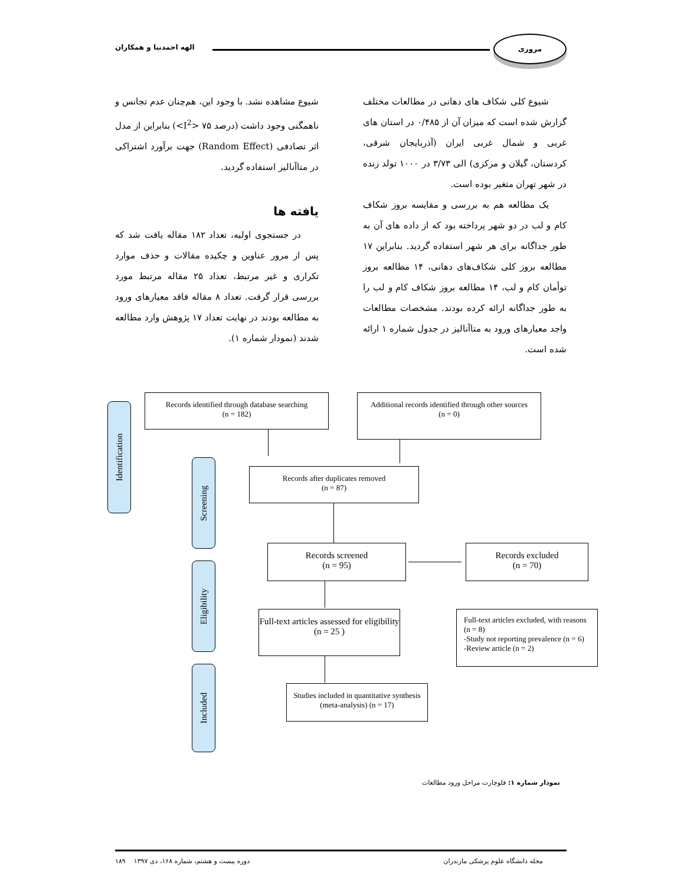مروری
الهه احمدنیا و همکاران
شیوع مشاهده نشد. با وجود این، هم‌چنان عدم تجانس و ناهمگنی وجود داشت (درصد ۷۵ <I<sup>2</sup>>) بنابراین از مدل اثر تصادفی (Random Effect) جهت برآورد اشتراکی در متاآنالیز استفاده گردید.
یافته ها
در جستجوی اولیه، تعداد ۱۸۲ مقاله یافت شد که پس از مرور عناوین و چکیده مقالات و حذف موارد تکراری و غیر مرتبط، تعداد ۲۵ مقاله مرتبط مورد بررسی قرار گرفت. تعداد ۸ مقاله فاقد معیارهای ورود به مطالعه بودند در نهایت تعداد ۱۷ پژوهش وارد مطالعه شدند (نمودار شماره ۱).
شیوع کلی شکاف های دهانی در مطالعات مختلف گزارش شده است که میزان آن از ۰/۴۸۵ در استان های غربی و شمال غربی ایران (آذربایجان شرقی، کردستان، گیلان و مرکزی) الی ۳/۷۳ در ۱۰۰۰ تولد زنده در شهر تهران متغیر بوده است.
یک مطالعه هم به بررسی و مقایسه بروز شکاف کام و لب در دو شهر پرداخته بود که از داده های آن به طور جداگانه برای هر شهر استفاده گردید. بنابراین ۱۷ مطالعه بروز کلی شکاف‌های دهانی، ۱۴ مطالعه بروز توأمان کام و لب، ۱۴ مطالعه بروز شکاف کام و لب را به طور جداگانه ارائه کرده بودند. مشخصات مطالعات واجد معیارهای ورود به متاآنالیز در جدول شماره ۱ ارائه شده است.
Identification
Screening
Eligibility
Included
Records identified through database searching
(n = 182)
Additional records identified through other sources
(n = 0)
Records after duplicates removed
(n = 87)
Records screened
(n = 95)
Records excluded
(n = 70)
Full-text articles assessed for eligibility
(n = 25 )
Full-text articles excluded, with reasons (n = 8)
-Study not reporting prevalence (n = 6)
-Review article (n = 2)
Studies included in quantitative synthesis (meta-analysis) (n = 17)
نمودار شماره ۱: فلوچارت مراحل ورود مطالعات
مجله دانشگاه علوم پزشکی مازندران
دوره بیست و هشتم، شماره ۱۶۸، دی ۱۳۹۷ ۱۸۹